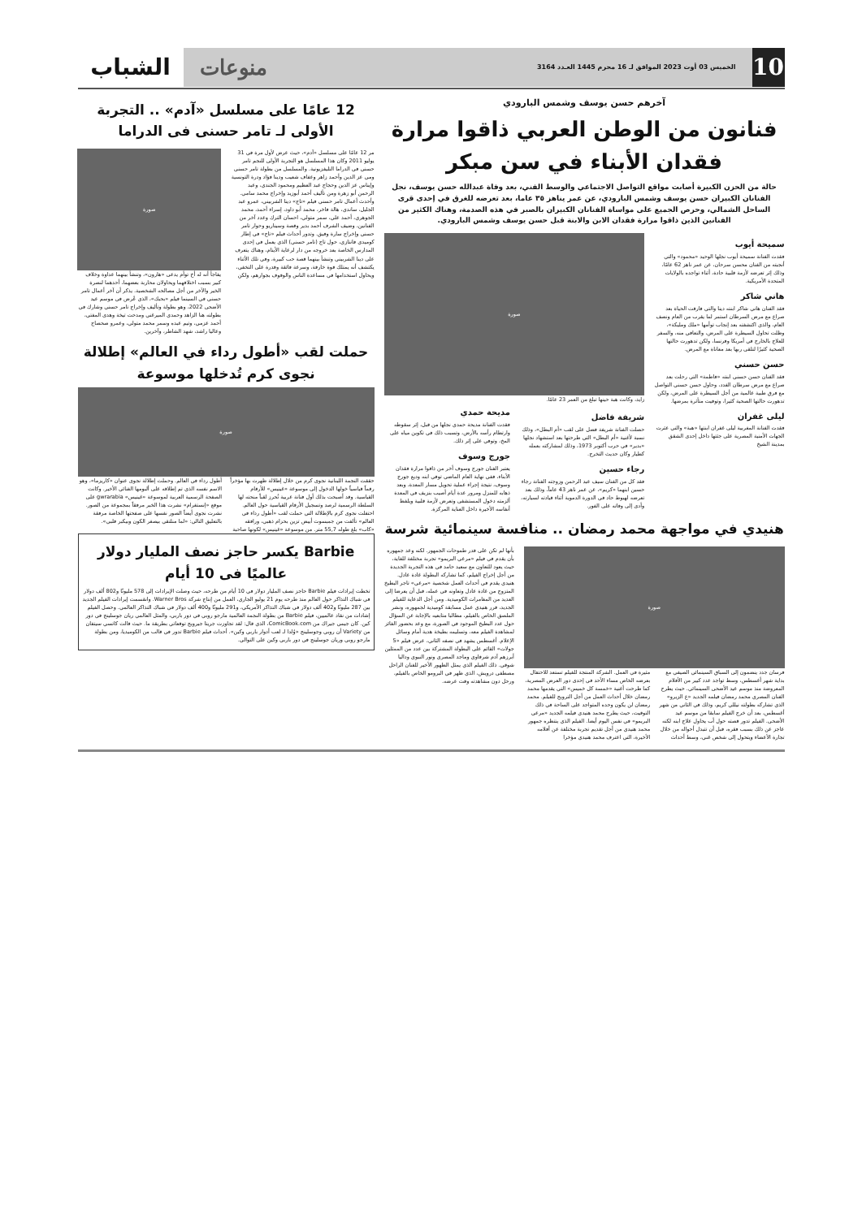10
الخميس 03 أوت 2023 الموافق لـ 16 محرم 1445 العـدد 3164 منوعات
الشباب
آخرهم حسن يوسف وشمس البارودي
فنانون من الوطن العربي ذاقوا مرارة فقدان الأبناء في سن مبكر
حالة من الحزن الكبيرة أصابت مواقع التواصل الاجتماعي والوسط الفني، بعد وفاة عبدالله حسن يوسف، نجل الفنانان الكبيران حسن يوسف وشمس البارودي، عن عمر يناهز ٣٥ عاما، بعد تعرضه للغرق في إحدى قرى الساحل الشمالي، وحرص الجميع على مواساة الفنانان الكبيران بالصبر في هذه الصدمة، وهناك الكثير من الفنانين الذين ذاقوا مرارة فقدان الابن والابنة قبل حسن يوسف وشمس البارودي.
سميحة أيوب
فقدت الفنانة سميحة أيوب نجلها الوحيد «محمود» والتي أنجبته من الفنان محسن سرحان، عن عمر ناهز 62 عامًا، وذلك إثر تعرضه لأزمة قلبية حادة، أثناء تواجده بالولايات المتحدة الأمريكية.
هاني شاكر
فقد الفنان هاني شاكر ابنته دينا والتي فارقت الحياة بعد صراع مع مرض السرطان استمر لما يقرب من العام ونصف العام، والذي اكتشفته بعد إنجاب توأمها «ملك ومليكة»، وظلت تحاول السيطرة على المرض، والتعافي منه، والسفر للعلاج بالخارج في أمريكا وفرنسا، ولكن تدهورت حالتها الصحية كثيرًا لتلقى ربها بعد معاناة مع المرض.
حسن حسني
فقد الفنان حسن حسني ابنته «فاطمة» التي رحلت بعد صراع مع مرض سرطان الغدد، وحاول حسن حسني التواصل مع فرق طبية عالمية من أجل السيطرة على المرض، ولكن تدهورت حالتها الصحية كثيرا، وتوفيت متأثرة بمرضها.
ليلى غفران
فقدت الفنانة المغربية ليلى غفران ابنتها «هبة» والتي عثرت الجهات الأمنية المصرية على جثتها داخل إحدى الشقق بمدينة الشيخ
صورة
زايد، وكانت هبة حينها تبلغ من العمر 23 عامًا.
شريفة فاضل
حصلت الفنانة شريفة فضل على لقب «أم البطل»، وذلك نسبة لأغنية «أم البطل» التي طرحتها بعد استشهاد نجلها «بدير» في حرب أكتوبر 1973، وذلك لمشاركته بعمله كطيار وكان حديث التخرج.
رجاء حسين
فقد كل من الفنان سيف عبد الرحمن وزوجته الفنانة رجاء حسين ابنهما «كريم»، عن عمر ناهز 43 عاماً، وذلك بعد تعرضه لهبوط حاد في الدورة الدموية أثناء قيادته لسيارته، وأدى إلى وفاته على الفور.
مديحة حمدي
فقدت الفنانة مديحة حمدي نجلها من قبل، إثر سقوطه وارتطام رأسه بالأرض، وتسبب ذلك في تكوين مياه على المخ، وتوفي على إثر ذلك.
جورج وسوف
يعتبر الفنان جورج وسوف أخر من ذاقوا مرارة فقدان الأبناء، ففي نهاية العام الماضي توفي ابنه وديع جورج وسوف، نتيجة إجراء عملية تحويل مسار المعدة، وبعد ذهابه للمنزل ومرور عدة أيام أصيب بنزيف في المعدة ألزمته دخول المستشفى وتعرض لأزمة قلبية ويلفظ أنفاسه الأخيرة داخل العناية المركزة.
هنيدي في مواجهة محمد رمضان .. منافسة سينمائية شرسة
صورة
فرسان جدد ينضمون إلى السباق السينمائي الصيفي مع بداية شهر أغسطس، وسط تواجد عدد كبير من الأفلام المعروضة منذ موسم عيد الأضحى السينمائي. حيث يطرح الفنان المصري محمد رمضان فيلمه الجديد «ع الزيرو» الذي تشاركه بطولته نيللي كريم، وذلك في الثاني من شهر أغسطس، بعد أن خرج الفيلم سابقا من موسم عيد الأضحى. الفيلم تدور قصته حول أب يحاول علاج ابنه لكنه عاجز عن ذلك بسبب فقره، قبل أن تتبدل أحواله من خلال تجارة الأعضاء ويتحول إلى شخص غني، وسط أحداث مثيرة في العمل. الشركة المنتجة للفيلم تستعد للاحتفال بعرضه الخاص مساء الأحد في إحدى دور العرض المصرية، كما طرحت أغنية «خمسة كل خميس» التي يقدمها محمد رمضان خلال أحداث العمل من أجل الترويج للفيلم. محمد رمضان لن يكون وحده المتواجد على الساحة في ذلك التوقيت، حيث يطرح محمد هنيدي فيلمه الجديد «مرعي البريمو» في نفس اليوم أيضا. الفيلم الذي ينتظره جمهور محمد هنيدي من أجل تقديم تجربة مختلفة عن أفلامه الأخيرة، التي اعترف محمد هنيدي مؤخرا
بأنها لم تكن على قدر طموحات الجمهور. لكنه وعد جمهوره بأن يقدم في فيلم «مرعي البريمو» تجربة مختلفة للغاية، حيث يعود للتعاون مع سعيد حامد في هذه التجربة الجديدة من أجل إخراج الفيلم، كما تشاركه البطولة غادة عادل. هنيدي يقدم في أحداث العمل شخصية «مرعي» تاجر البطيخ المتزوج من غادة عادل وتعاونه في عمله، قبل أن يعرضا إلى العديد من المغامرات الكوميدية. ومن أجل الدعاية للفيلم الجديد، قرر هنيدي عمل مسابقة كوميدية لجمهوره، ونشر الملصق الخاص بالفيلم، مطالبا متابعيه بالإجابة عن السؤال حول عدد البطيخ الموجود في الصورة، مع وعد بحضور الفائز لمشاهدة الفيلم معه، وتسليمه بطيخة هدية أمام وسائل الإعلام. أغسطس يشهد في نصفه الثاني، عرض فيلم «5 جولات» القائم على البطولة المشتركة بين عدد من الممثلين أبرزهم آدم شرقاوي وماجد المصري ونور النبوي وداليا شوقي. ذلك الفيلم الذي يمثل الظهور الأخير للفنان الراحل مصطفى درويش، الذي ظهر في البرومو الخاص بالفيلم، ورحل دون مشاهدته وقت عرضه.
12 عامًا على مسلسل «آدم» .. التجربة الأولى لـ تامر حسنى فى الدراما
مر 12 عامًا على مسلسل «آدم»، حيث عرض لأول مرة في 31 يوليو 2011 وكان هذا المسلسل هو التجربة الأولى للنجم تامر حسني في الدراما التليفزيونية. والمسلسل من بطولة تامر حسني ومي عز الدين وأحمد زاهر وعفاف شعيب ودينا فؤاد ودرة التونسية وإيناس عز الدين وحجاج عبد العظيم ومحمود الجندي، وعبد الرحمن أبو زهرة ومن تأليف أحمد أبوزيد وإخراج محمد سامي. وأحدث أعمال تامر حسني فيلم «تاج» دينا الشربيني، عمرو عبد الجليل، ساندي، هالة فاخر، محمد أبو داود، إسراء أحمد، محمد الجوهري، أحمد علي، سمر متولي، احسان الترك وعدد آخر من الفنانين، وضيف الشرف أحمد بدير وقصة وسيناريو وحوار تامر حسني وإخراج سارة وفيق. وتدور أحداث فيلم «تاج» في إطار كوميدي فانتازي، حول تاج (تامر حسني) الذي يعمل في إحدى المدارس الخاصة بعد خروجه من دار لرعاية الأيتام، وهناك يتعرف على دينا الشربيني وتنشأ بينهما قصة حب كبيرة، وفي تلك الأثناء يكتشف أنه يمتلك قوة خارقة، وسرعة فائقة وقدرة على التخفي، ويحاول استخدامها في مساعدة الناس والوقوف بجوارهم، ولكن
صورة
يفاجأ أنه له أخ توأم يدعى «هارون»، وتنشأ بينهما عداوة وخلاف كبير بسبب اختلافهما ويحاولان محاربة بعضهما، أحدهما لنصرة الخير والآخر من أجل مصالحه الشخصية. يذكر أن آخر أعمال تامر حسني في السينما فيلم «بحبك»، الذي عُرض في موسم عيد الأضحى 2022، وهو بطولة وتأليف وإخراج تامر حسني وشارك في بطولته هنا الزاهد وحمدي الميرغني ومدحت تيخة وهدى المفتي، أحمد عزمي، وتيم عبده وسمر محمد متولي، وعمرو صحصاح وعاليا راشد، شهد الشاطر، وآخرين.
حملت لقب «أطول رداء في العالم» إطلالة نجوى كرم تُدخلها موسوعة
صورة
حققت النجمة اللبنانية نجوى كرم من خلال إطلالة ظهرت بها مؤخراً رقماً قياسياً خولها الدخول إلى موسوعة «غينيس» للأرقام القياسية. وقد أصبحت بذلك أول فنانة عربية تُحرز لقباً منحته لها السلطة الرسمية لرصد وتسجيل الأرقام القياسية حول العالم. احتفلت نجوى كرم بالإطلالة التي حملت لقب «أطول رداء في العالم» تألفت من جمبسوت أبيض تزين بحزام ذهبي، ورافقه «كاب» بلغ طوله 55,7 متر. من موسوعة «غينيس» لكونها صاحبة أطول رداء في العالم. وحملت إطلالة نجوى عنوان «كاريزما»، وهو الاسم نفسه الذي تم إطلاقه على ألبومها الغنائي الأخير. وكانت الصفحة الرسمية العربية لموسوعة «غينيس» gwrarabia على موقع «إنستغرام» نشرت هذا الخبر مرفقاً بمجموعة من الصور. نشرت نجوى أيضاً الصور نفسها على صفحتها الخاصة مرفقة بالتعليق التالي: «لما منلتقي بيصغر الكون وبيكبر قلبي».
Barbie يكسر حاجز نصف المليار دولار عالميًا فى 10 أيام
تخطت إيرادات فيلم Barbie حاجز نصف المليار دولار في 10 أيام من طرحه، حيث وصلت الإيرادات إلى 578 مليونًا و802 ألف دولار في شباك التذاكر حول العالم منذ طرحه يوم 21 يوليو الجاري، العمل من إنتاج شركة Warner Bros. وانقسمت إيرادات الفيلم الجديد بين 287 مليونًا و402 ألف دولار في شباك التذاكر الأمريكي، و291 مليونًا و400 ألف دولار في شباك التذاكر العالمي. وحصل الفيلم إشادات من نقاد عالميين، فيلم Barbie من بطولة النجمة العالمية مارجو روبي في دور باربي، والمثل العالمي ريان جوسلينج في دور كين. كان جيمي جيراك من ComicBook.com، الذي قال: لقد تجاوزت جريتا جيرويج توقعاتي بطريقة ما. حيث قالت كاتسي سيتفان من Variety أن روبي وجوسلينج «وُلدا لـ لعب أدوار باربي وكين». أحداث فيلم Barbie تدور في قالب من الكوميديا، ومن بطولة مارجو روبي وريان جوسلينج في دور باربي وكين على التوالي.